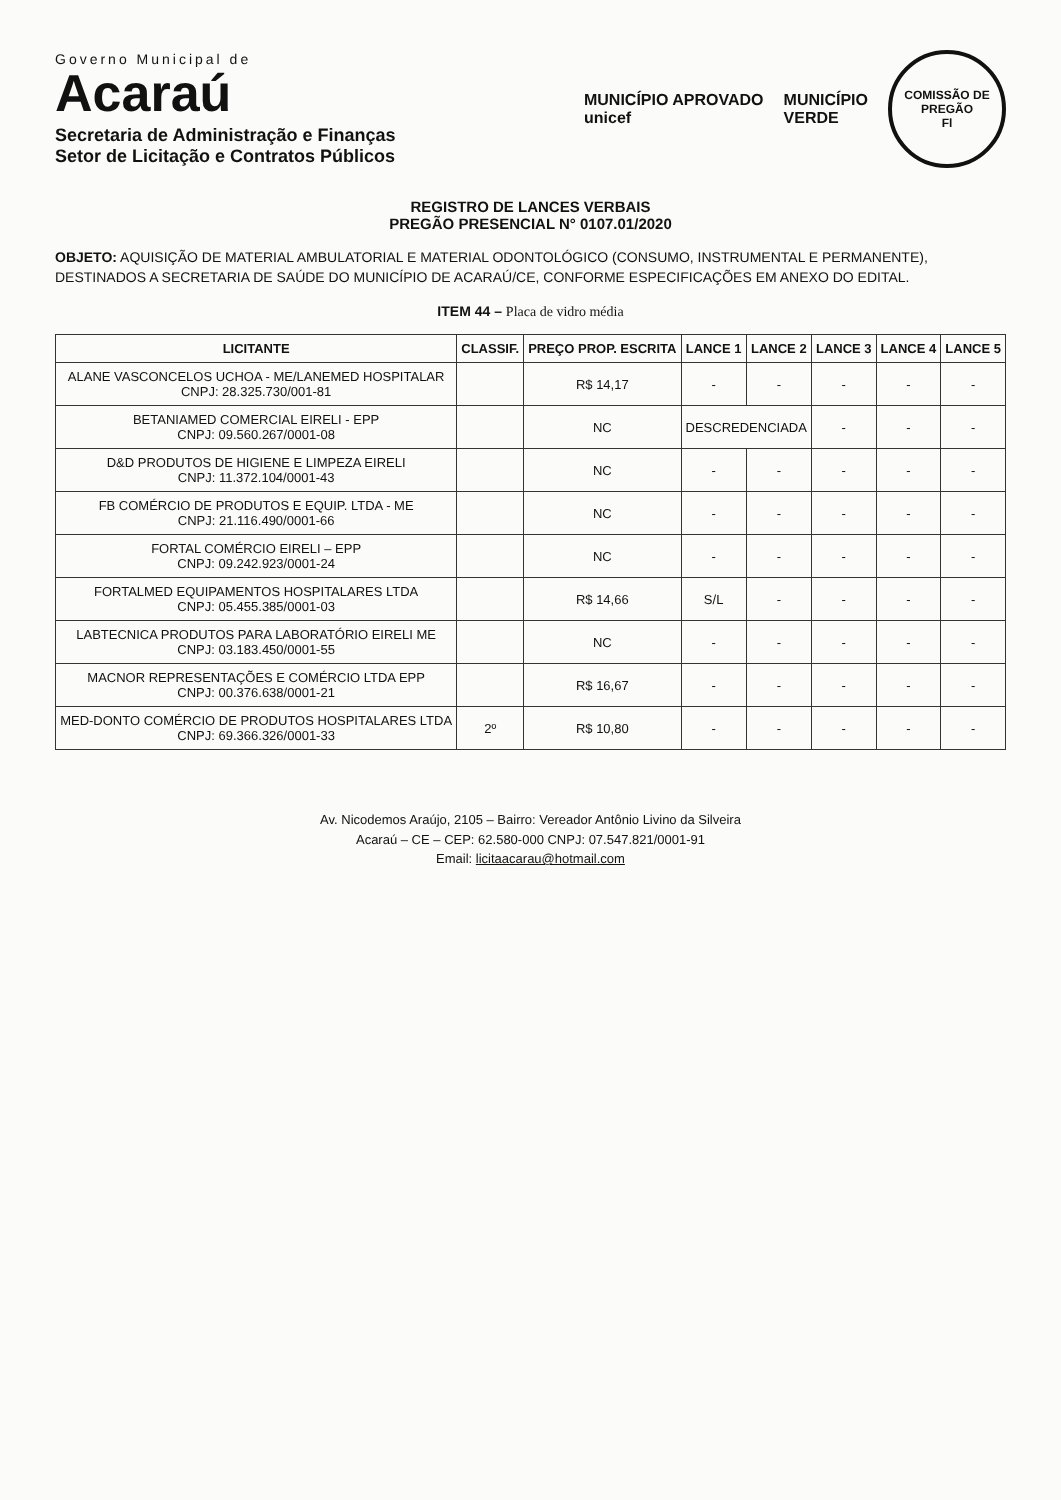Governo Municipal de
Acaraú
Secretaria de Administração e Finanças
Setor de Licitação e Contratos Públicos
MUNICÍPIO APROVADO
unicef
MUNICÍPIO
VERDE
COMISSÃO DE PREGÃO
Fl
REGISTRO DE LANCES VERBAIS
PREGÃO PRESENCIAL N° 0107.01/2020
OBJETO: AQUISIÇÃO DE MATERIAL AMBULATORIAL E MATERIAL ODONTOLÓGICO (CONSUMO, INSTRUMENTAL E PERMANENTE), DESTINADOS A SECRETARIA DE SAÚDE DO MUNICÍPIO DE ACARAÚ/CE, CONFORME ESPECIFICAÇÕES EM ANEXO DO EDITAL.
ITEM 44 – Placa de vidro média
| LICITANTE | CLASSIF. | PREÇO PROP. ESCRITA | LANCE 1 | LANCE 2 | LANCE 3 | LANCE 4 | LANCE 5 |
| --- | --- | --- | --- | --- | --- | --- | --- |
| ALANE VASCONCELOS UCHOA - ME/LANEMED HOSPITALAR CNPJ: 28.325.730/001-81 | | R$ 14,17 | - | - | - | - | - |
| BETANIAMED COMERCIAL EIRELI - EPP CNPJ: 09.560.267/0001-08 | | NC | DESCREDENCIADA | | - | - | - |
| D&D PRODUTOS DE HIGIENE E LIMPEZA EIRELI CNPJ: 11.372.104/0001-43 | | NC | - | - | - | - | - |
| FB COMÉRCIO DE PRODUTOS E EQUIP. LTDA - ME CNPJ: 21.116.490/0001-66 | | NC | - | - | - | - | - |
| FORTAL COMÉRCIO EIRELI – EPP CNPJ: 09.242.923/0001-24 | | NC | - | - | - | - | - |
| FORTALMED EQUIPAMENTOS HOSPITALARES LTDA CNPJ: 05.455.385/0001-03 | | R$ 14,66 | S/L | - | - | - | - |
| LABTECNICA PRODUTOS PARA LABORATÓRIO EIRELI ME CNPJ: 03.183.450/0001-55 | | NC | - | - | - | - | - |
| MACNOR REPRESENTAÇÕES E COMÉRCIO LTDA EPP CNPJ: 00.376.638/0001-21 | | R$ 16,67 | - | - | - | - | - |
| MED-DONTO COMÉRCIO DE PRODUTOS HOSPITALARES LTDA CNPJ: 69.366.326/0001-33 | 2º | R$ 10,80 | - | - | - | - | - |
Av. Nicodemos Araújo, 2105 – Bairro: Vereador Antônio Livino da Silveira
Acaraú – CE – CEP: 62.580-000 CNPJ: 07.547.821/0001-91
Email: licitaacarau@hotmail.com